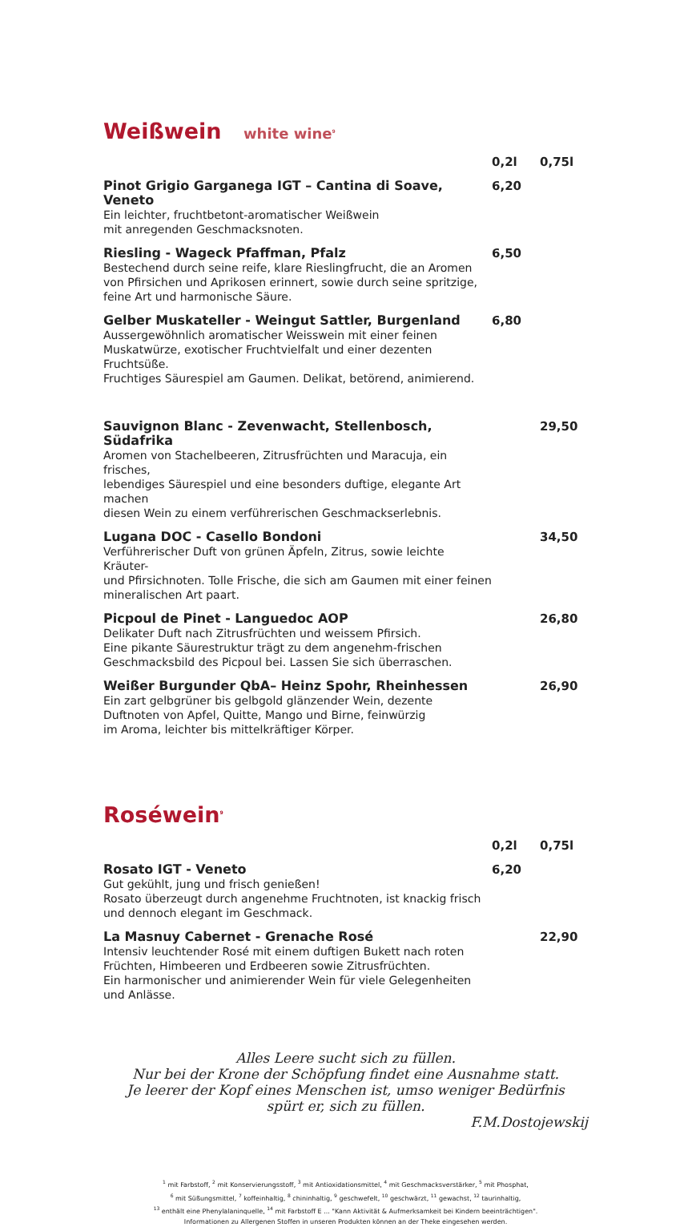Weißwein white wine<sup>9</sup>
0,2l 0,75l
Pinot Grigio Garganega IGT – Cantina di Soave, Veneto
Ein leichter, fruchtbetont-aromatischer Weißwein
mit anregenden Geschmacksnoten.
6,20
Riesling - Wageck Pfaffman, Pfalz
Bestechend durch seine reife, klare Rieslingfrucht, die an Aromen
von Pfirsichen und Aprikosen erinnert, sowie durch seine spritzige,
feine Art und harmonische Säure.
6,50
Gelber Muskateller - Weingut Sattler, Burgenland
Aussergewöhnlich aromatischer Weisswein mit einer feinen
Muskatwürze, exotischer Fruchtvielfalt und einer dezenten Fruchtsüße.
Fruchtiges Säurespiel am Gaumen. Delikat, betörend, animierend.
6,80
Sauvignon Blanc - Zevenwacht, Stellenbosch, Südafrika
Aromen von Stachelbeeren, Zitrusfrüchten und Maracuja, ein frisches,
lebendiges Säurespiel und eine besonders duftige, elegante Art machen
diesen Wein zu einem verführerischen Geschmackserlebnis.
29,50
Lugana DOC - Casello Bondoni
Verführerischer Duft von grünen Äpfeln, Zitrus, sowie leichte Kräuter-
und Pfirsichnoten. Tolle Frische, die sich am Gaumen mit einer feinen
mineralischen Art paart.
34,50
Picpoul de Pinet - Languedoc AOP
Delikater Duft nach Zitrusfrüchten und weissem Pfirsich.
Eine pikante Säurestruktur trägt zu dem angenehm-frischen
Geschmacksbild des Picpoul bei. Lassen Sie sich überraschen.
26,80
Weißer Burgunder QbA– Heinz Spohr, Rheinhessen
Ein zart gelbgrüner bis gelbgold glänzender Wein, dezente
Duftnoten von Apfel, Quitte, Mango und Birne, feinwürzig
im Aroma, leichter bis mittelkräftiger Körper.
26,90
Roséwein<sup>9</sup>
0,2l 0,75l
Rosato IGT - Veneto
Gut gekühlt, jung und frisch genießen!
Rosato überzeugt durch angenehme Fruchtnoten, ist knackig frisch
und dennoch elegant im Geschmack.
6,20
La Masnuy Cabernet - Grenache Rosé
Intensiv leuchtender Rosé mit einem duftigen Bukett nach roten
Früchten, Himbeeren und Erdbeeren sowie Zitrusfrüchten.
Ein harmonischer und animierender Wein für viele Gelegenheiten
und Anlässe.
22,90
Alles Leere sucht sich zu füllen.
Nur bei der Krone der Schöpfung findet eine Ausnahme statt.
Je leerer der Kopf eines Menschen ist, umso weniger Bedürfnis
spürt er, sich zu füllen.
F.M.Dostojewskij
<sup>1</sup> mit Farbstoff, <sup>2</sup> mit Konservierungsstoff, <sup>3</sup> mit Antioxidationsmittel, <sup>4</sup> mit Geschmacksverstärker, <sup>5</sup> mit Phosphat,
<sup>6</sup> mit Süßungsmittel, <sup>7</sup> koffeinhaltig, <sup>8</sup> chininhaltig, <sup>9</sup> geschwefelt, <sup>10</sup> geschwärzt, <sup>11</sup> gewachst, <sup>12</sup> taurinhaltig,
<sup>13</sup> enthält eine Phenylalaninquelle, <sup>14</sup> mit Farbstoff E ... "Kann Aktivität & Aufmerksamkeit bei Kindern beeinträchtigen".
Informationen zu Allergenen Stoffen in unseren Produkten können an der Theke eingesehen werden.